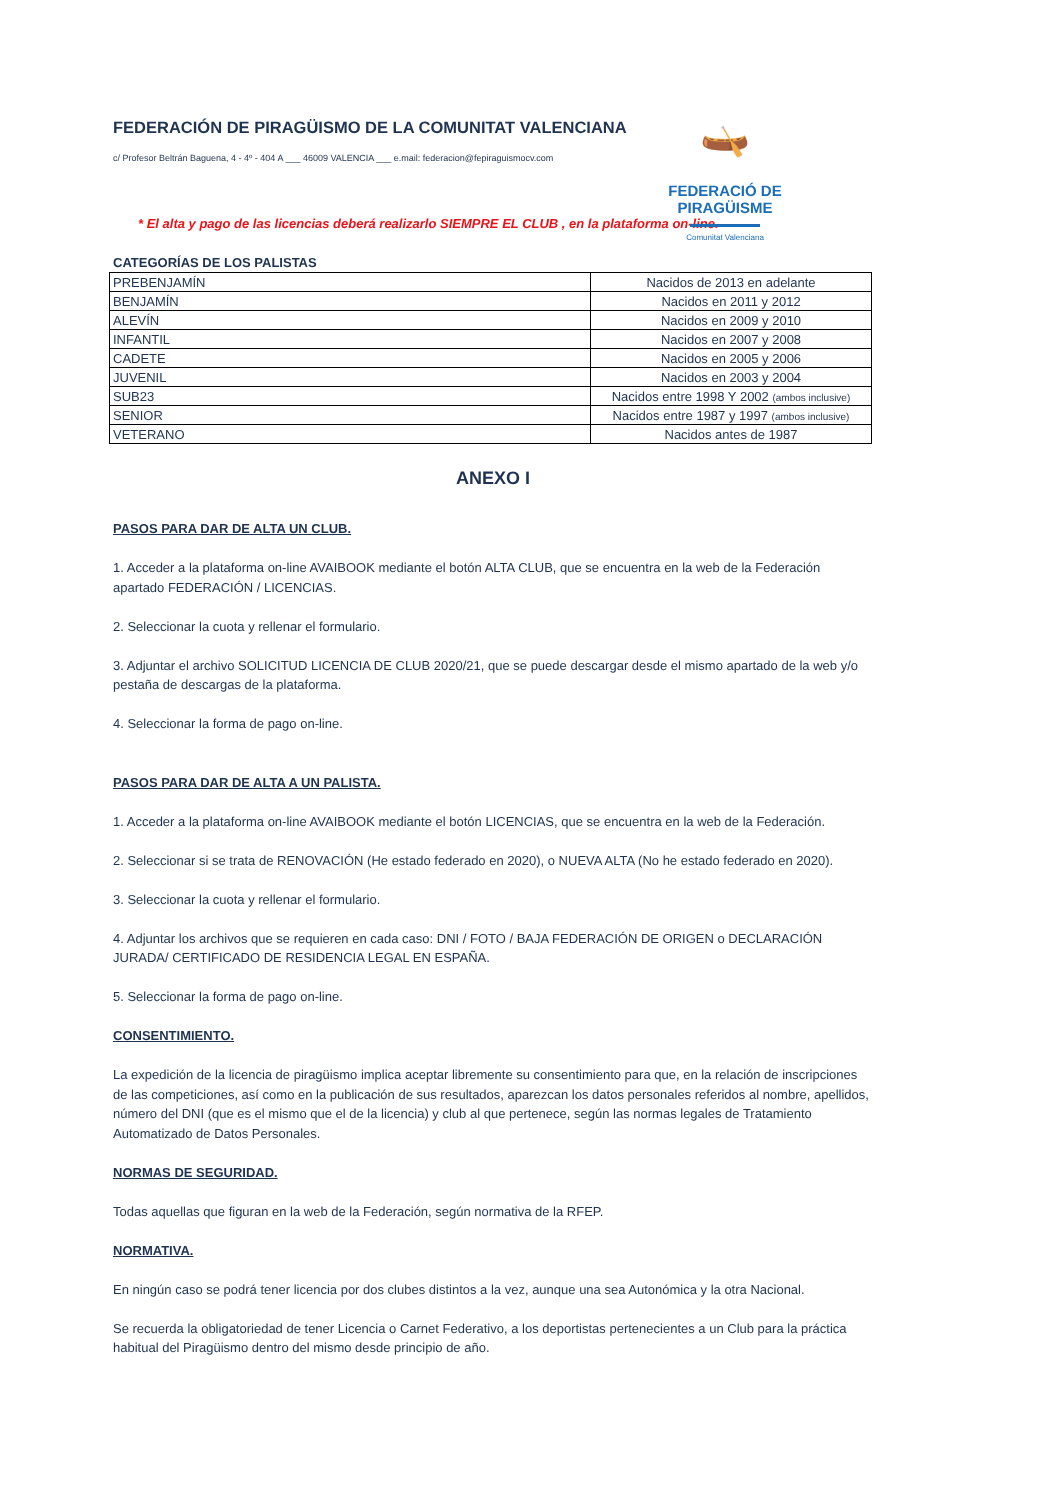🛶
FEDERACIÓ DE
PIRAGÜISME
Comunitat Valenciana
FEDERACIÓN DE PIRAGÜISMO DE LA COMUNITAT VALENCIANA
c/ Profesor Beltrán Baguena, 4 - 4º - 404 A ___ 46009 VALENCIA ___ e.mail: federacion@fepiraguismocv.com
* El alta y pago de las licencias deberá realizarlo SIEMPRE EL CLUB , en la plataforma on-line.
CATEGORÍAS DE LOS PALISTAS
| PREBENJAMÍN | Nacidos de 2013 en adelante |
| BENJAMÍN | Nacidos en 2011 y 2012 |
| ALEVÍN | Nacidos en 2009 y 2010 |
| INFANTIL | Nacidos en 2007 y 2008 |
| CADETE | Nacidos en 2005 y 2006 |
| JUVENIL | Nacidos en 2003 y 2004 |
| SUB23 | Nacidos entre 1998 Y 2002 (ambos inclusive) |
| SENIOR | Nacidos entre 1987 y 1997 (ambos inclusive) |
| VETERANO | Nacidos antes de 1987 |
ANEXO I
PASOS PARA DAR DE ALTA UN CLUB.
1. Acceder a la plataforma on-line AVAIBOOK mediante el botón ALTA CLUB, que se encuentra en la web de la Federación apartado FEDERACIÓN / LICENCIAS.
2. Seleccionar la cuota y rellenar el formulario.
3. Adjuntar el archivo SOLICITUD LICENCIA DE CLUB 2020/21, que se puede descargar desde el mismo apartado de la web y/o pestaña de descargas de la plataforma.
4. Seleccionar la forma de pago on-line.
PASOS PARA DAR DE ALTA A UN PALISTA.
1. Acceder a la plataforma on-line AVAIBOOK mediante el botón LICENCIAS, que se encuentra en la web de la Federación.
2. Seleccionar si se trata de RENOVACIÓN (He estado federado en 2020), o NUEVA ALTA (No he estado federado en 2020).
3. Seleccionar la cuota y rellenar el formulario.
4. Adjuntar los archivos que se requieren en cada caso: DNI / FOTO / BAJA FEDERACIÓN DE ORIGEN o DECLARACIÓN JURADA/ CERTIFICADO DE RESIDENCIA LEGAL EN ESPAÑA.
5. Seleccionar la forma de pago on-line.
CONSENTIMIENTO.
La expedición de la licencia de piragüismo implica aceptar libremente su consentimiento para que, en la relación de inscripciones de las competiciones, así como en la publicación de sus resultados, aparezcan los datos personales referidos al nombre, apellidos, número del DNI (que es el mismo que el de la licencia) y club al que pertenece, según las normas legales de Tratamiento Automatizado de Datos Personales.
NORMAS DE SEGURIDAD.
Todas aquellas que figuran en la web de la Federación, según normativa de la RFEP.
NORMATIVA.
En ningún caso se podrá tener licencia por dos clubes distintos a la vez, aunque una sea Autonómica y la otra Nacional.
Se recuerda la obligatoriedad de tener Licencia o Carnet Federativo, a los deportistas pertenecientes a un Club para la práctica habitual del Piragüismo dentro del mismo desde principio de año.